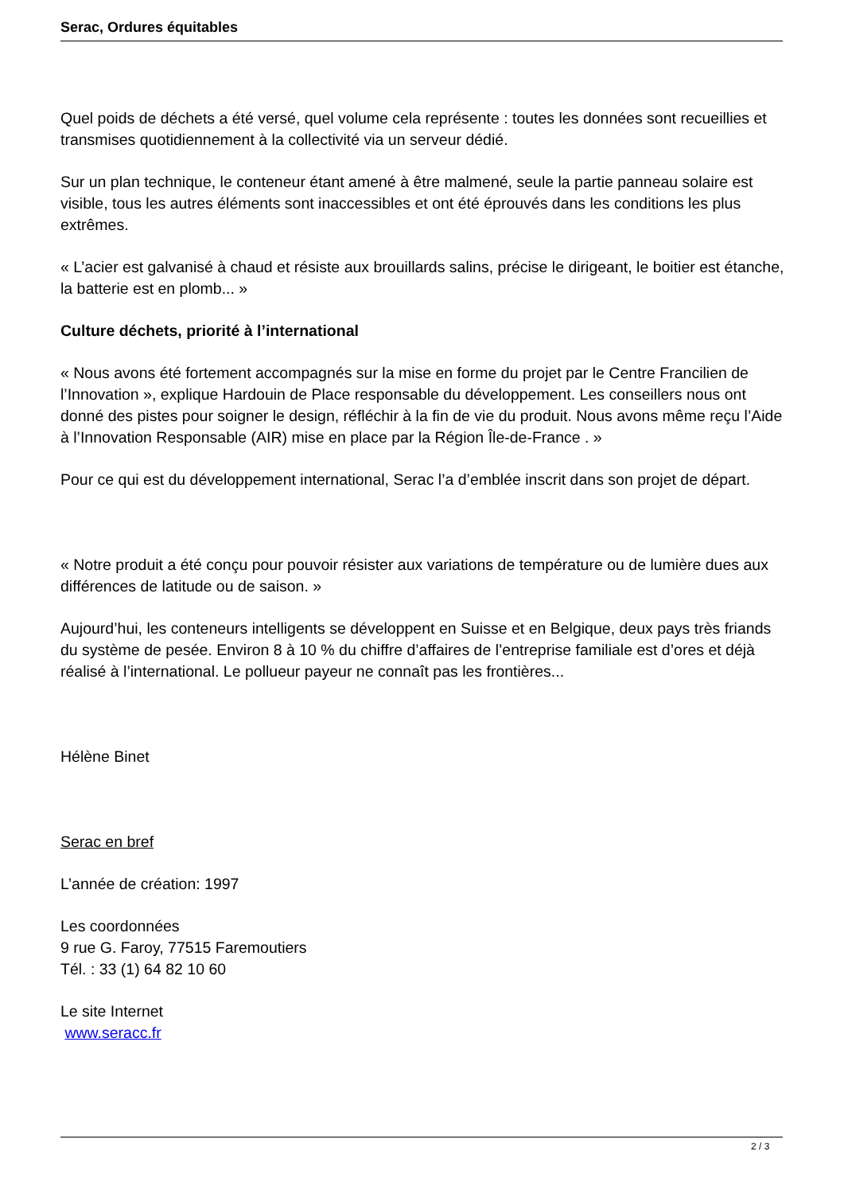Serac, Ordures équitables
Quel poids de déchets a été versé, quel volume cela représente : toutes les données sont recueillies et transmises quotidiennement à la collectivité via un serveur dédié.
Sur un plan technique, le conteneur étant amené à être malmené, seule la partie panneau solaire est visible, tous les autres éléments sont inaccessibles et ont été éprouvés dans les conditions les plus extrêmes.
« L’acier est galvanisé à chaud et résiste aux brouillards salins, précise le dirigeant, le boitier est étanche, la batterie est en plomb... »
Culture déchets, priorité à l’international
« Nous avons été fortement accompagnés sur la mise en forme du projet par le Centre Francilien de l’Innovation », explique Hardouin de Place responsable du développement. Les conseillers nous ont donné des pistes pour soigner le design, réfléchir à la fin de vie du produit. Nous avons même reçu l’Aide à l’Innovation Responsable (AIR) mise en place par la Région Île-de-France . »
Pour ce qui est du développement international, Serac l’a d’emblée inscrit dans son projet de départ.
« Notre produit a été conçu pour pouvoir résister aux variations de température ou de lumière dues aux différences de latitude ou de saison. »
Aujourd’hui, les conteneurs intelligents se développent en Suisse et en Belgique, deux pays très friands du système de pesée. Environ 8 à 10 % du chiffre d’affaires de l’entreprise familiale est d’ores et déjà réalisé à l’international. Le pollueur payeur ne connaît pas les frontières...
Hélène Binet
Serac en bref
L’année de création: 1997
Les coordonnées
9 rue G. Faroy, 77515 Faremoutiers
Tél. : 33 (1) 64 82 10 60
Le site Internet
www.seracc.fr
2 / 3